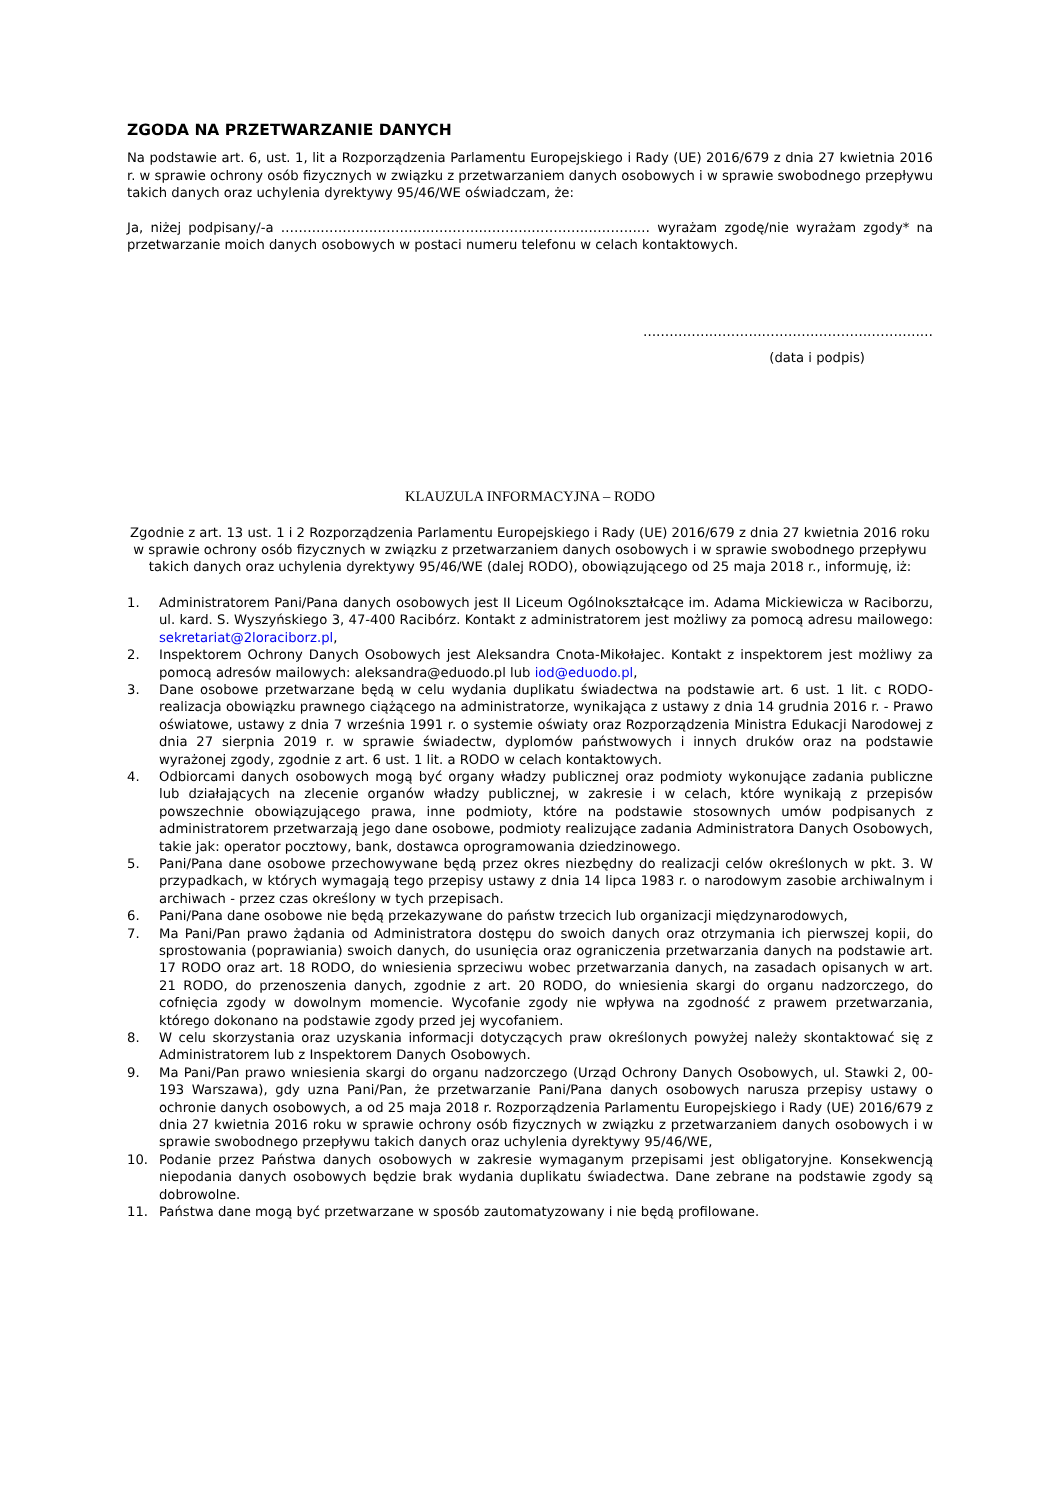ZGODA NA PRZETWARZANIE DANYCH
Na podstawie art. 6, ust. 1, lit a Rozporządzenia Parlamentu Europejskiego i Rady (UE) 2016/679 z dnia 27 kwietnia 2016 r. w sprawie ochrony osób fizycznych w związku z przetwarzaniem danych osobowych i w sprawie swobodnego przepływu takich danych oraz uchylenia dyrektywy 95/46/WE oświadczam, że:
Ja, niżej podpisany/-a ………………………………………………………………………… wyrażam zgodę/nie wyrażam zgody* na przetwarzanie moich danych osobowych w postaci numeru telefonu w celach kontaktowych.
…………………………………………………………
(data i podpis)
KLAUZULA INFORMACYJNA – RODO
Zgodnie z art. 13 ust. 1 i 2 Rozporządzenia Parlamentu Europejskiego i Rady (UE) 2016/679 z dnia 27 kwietnia 2016 roku w sprawie ochrony osób fizycznych w związku z przetwarzaniem danych osobowych i w sprawie swobodnego przepływu takich danych oraz uchylenia dyrektywy 95/46/WE (dalej RODO), obowiązującego od 25 maja 2018 r., informuję, iż:
1. Administratorem Pani/Pana danych osobowych jest II Liceum Ogólnokształcące im. Adama Mickiewicza w Raciborzu, ul. kard. S. Wyszyńskiego 3, 47-400 Racibórz. Kontakt z administratorem jest możliwy za pomocą adresu mailowego: sekretariat@2loraciborz.pl,
2. Inspektorem Ochrony Danych Osobowych jest Aleksandra Cnota-Mikołajec. Kontakt z inspektorem jest możliwy za pomocą adresów mailowych: aleksandra@eduodo.pl lub iod@eduodo.pl,
3. Dane osobowe przetwarzane będą w celu wydania duplikatu świadectwa na podstawie art. 6 ust. 1 lit. c RODO- realizacja obowiązku prawnego ciążącego na administratorze, wynikająca z ustawy z dnia 14 grudnia 2016 r. - Prawo oświatowe, ustawy z dnia 7 września 1991 r. o systemie oświaty oraz Rozporządzenia Ministra Edukacji Narodowej z dnia 27 sierpnia 2019 r. w sprawie świadectw, dyplomów państwowych i innych druków oraz na podstawie wyrażonej zgody, zgodnie z art. 6 ust. 1 lit. a RODO w celach kontaktowych.
4. Odbiorcami danych osobowych mogą być organy władzy publicznej oraz podmioty wykonujące zadania publiczne lub działających na zlecenie organów władzy publicznej, w zakresie i w celach, które wynikają z przepisów powszechnie obowiązującego prawa, inne podmioty, które na podstawie stosownych umów podpisanych z administratorem przetwarzają jego dane osobowe, podmioty realizujące zadania Administratora Danych Osobowych, takie jak: operator pocztowy, bank, dostawca oprogramowania dziedzinowego.
5. Pani/Pana dane osobowe przechowywane będą przez okres niezbędny do realizacji celów określonych w pkt. 3. W przypadkach, w których wymagają tego przepisy ustawy z dnia 14 lipca 1983 r. o narodowym zasobie archiwalnym i archiwach - przez czas określony w tych przepisach.
6. Pani/Pana dane osobowe nie będą przekazywane do państw trzecich lub organizacji międzynarodowych,
7. Ma Pani/Pan prawo żądania od Administratora dostępu do swoich danych oraz otrzymania ich pierwszej kopii, do sprostowania (poprawiania) swoich danych, do usunięcia oraz ograniczenia przetwarzania danych na podstawie art. 17 RODO oraz art. 18 RODO, do wniesienia sprzeciwu wobec przetwarzania danych, na zasadach opisanych w art. 21 RODO, do przenoszenia danych, zgodnie z art. 20 RODO, do wniesienia skargi do organu nadzorczego, do cofnięcia zgody w dowolnym momencie. Wycofanie zgody nie wpływa na zgodność z prawem przetwarzania, którego dokonano na podstawie zgody przed jej wycofaniem.
8. W celu skorzystania oraz uzyskania informacji dotyczących praw określonych powyżej należy skontaktować się z Administratorem lub z Inspektorem Danych Osobowych.
9. Ma Pani/Pan prawo wniesienia skargi do organu nadzorczego (Urząd Ochrony Danych Osobowych, ul. Stawki 2, 00-193 Warszawa), gdy uzna Pani/Pan, że przetwarzanie Pani/Pana danych osobowych narusza przepisy ustawy o ochronie danych osobowych, a od 25 maja 2018 r. Rozporządzenia Parlamentu Europejskiego i Rady (UE) 2016/679 z dnia 27 kwietnia 2016 roku w sprawie ochrony osób fizycznych w związku z przetwarzaniem danych osobowych i w sprawie swobodnego przepływu takich danych oraz uchylenia dyrektywy 95/46/WE,
10. Podanie przez Państwa danych osobowych w zakresie wymaganym przepisami jest obligatoryjne. Konsekwencją niepodania danych osobowych będzie brak wydania duplikatu świadectwa. Dane zebrane na podstawie zgody są dobrowolne.
11. Państwa dane mogą być przetwarzane w sposób zautomatyzowany i nie będą profilowane.